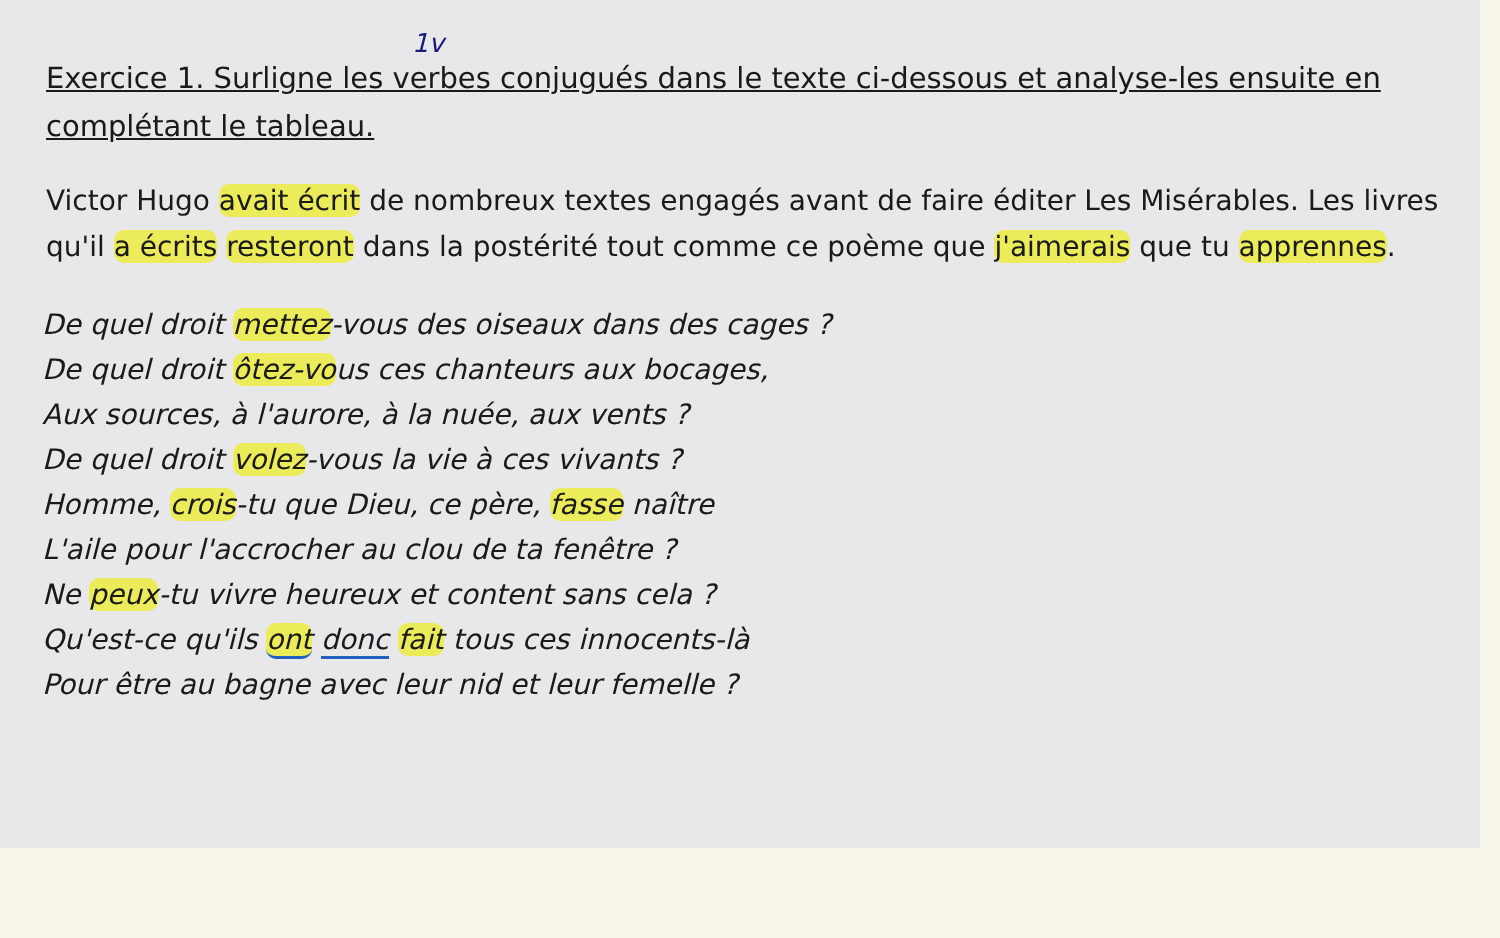1v
Exercice 1. Surligne les verbes conjugués dans le texte ci-dessous et analyse-les ensuite en complétant le tableau.
Victor Hugo avait écrit de nombreux textes engagés avant de faire éditer Les Misérables. Les livres qu'il a écrits resteront dans la postérité tout comme ce poème que j'aimerais que tu apprennes.
De quel droit mettez-vous des oiseaux dans des cages ?
De quel droit ôtez-vous ces chanteurs aux bocages,
Aux sources, à l'aurore, à la nuée, aux vents ?
De quel droit volez-vous la vie à ces vivants ?
Homme, crois-tu que Dieu, ce père, fasse naître
L'aile pour l'accrocher au clou de ta fenêtre ?
Ne peux-tu vivre heureux et content sans cela ?
Qu'est-ce qu'ils ont donc fait tous ces innocents-là
Pour être au bagne avec leur nid et leur femelle ?